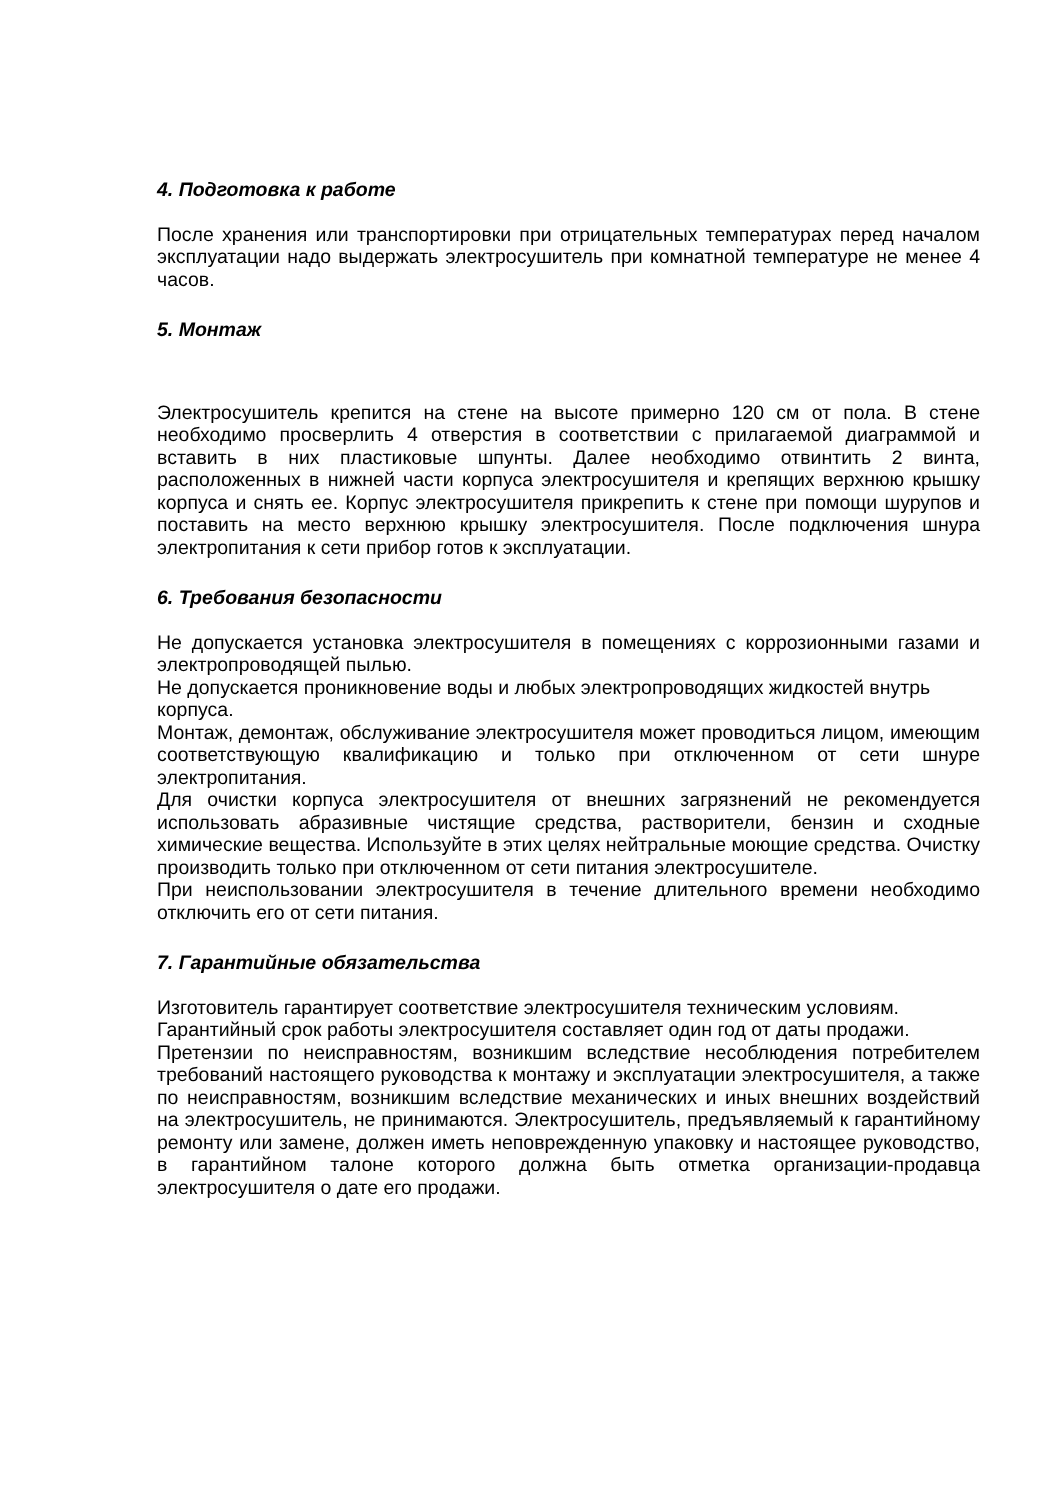4. Подготовка к работе
После хранения или транспортировки при отрицательных температурах перед началом эксплуатации надо выдержать электросушитель при комнатной температуре не менее 4 часов.
5. Монтаж
Электросушитель крепится на стене на высоте примерно 120 см от пола. В стене необходимо просверлить 4 отверстия в соответствии с прилагаемой диаграммой и вставить в них пластиковые шпунты. Далее необходимо отвинтить 2 винта, расположенных в нижней части корпуса электросушителя и крепящих верхнюю крышку корпуса и снять ее. Корпус электросушителя прикрепить к стене при помощи шурупов и поставить на место верхнюю крышку электросушителя. После подключения шнура электропитания к сети прибор готов к эксплуатации.
6. Требования безопасности
Не допускается установка электросушителя в помещениях с коррозионными газами и электропроводящей пылью.
Не допускается проникновение воды и любых электропроводящих жидкостей внутрь корпуса.
Монтаж, демонтаж, обслуживание электросушителя может проводиться лицом, имеющим соответствующую квалификацию и только при отключенном от сети шнуре электропитания.
Для очистки корпуса электросушителя от внешних загрязнений не рекомендуется использовать абразивные чистящие средства, растворители, бензин и сходные химические вещества. Используйте в этих целях нейтральные моющие средства. Очистку производить только при отключенном от сети питания электросушителе.
При неиспользовании электросушителя в течение длительного времени необходимо отключить его от сети питания.
7. Гарантийные обязательства
Изготовитель гарантирует соответствие электросушителя техническим условиям.
Гарантийный срок работы электросушителя составляет один год от даты продажи.
Претензии по неисправностям, возникшим вследствие несоблюдения потребителем требований настоящего руководства к монтажу и эксплуатации электросушителя, а также по неисправностям, возникшим вследствие механических и иных внешних воздействий на электросушитель, не принимаются. Электросушитель, предъявляемый к гарантийному ремонту или замене, должен иметь неповрежденную упаковку и настоящее руководство, в гарантийном талоне которого должна быть отметка организации-продавца электросушителя о дате его продажи.